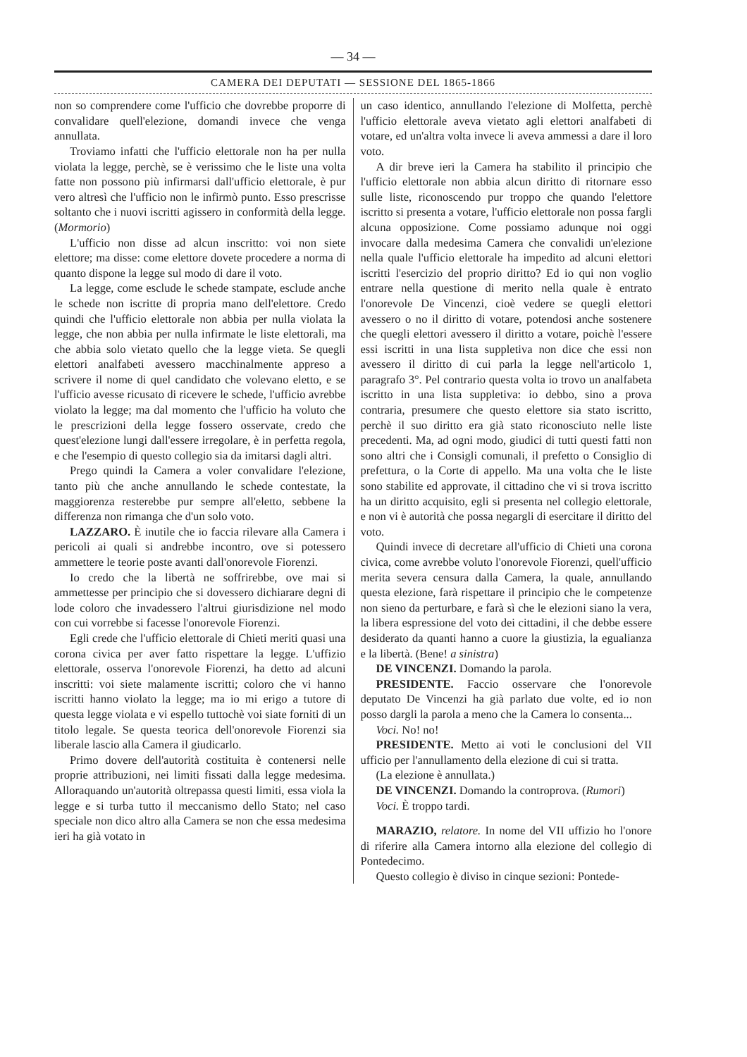— 34 —
CAMERA DEI DEPUTATI — SESSIONE DEL 1865-1866
non so comprendere come l'ufficio che dovrebbe proporre di convalidare quell'elezione, domandi invece che venga annullata.
Troviamo infatti che l'ufficio elettorale non ha per nulla violata la legge, perchè, se è verissimo che le liste una volta fatte non possono più infirmarsi dall'ufficio elettorale, è pur vero altresì che l'ufficio non le infirmò punto. Esso prescrisse soltanto che i nuovi iscritti agissero in conformità della legge. (Mormorio)
L'ufficio non disse ad alcun inscritto: voi non siete elettore; ma disse: come elettore dovete procedere a norma di quanto dispone la legge sul modo di dare il voto.
La legge, come esclude le schede stampate, esclude anche le schede non iscritte di propria mano dell'elettore. Credo quindi che l'ufficio elettorale non abbia per nulla violata la legge, che non abbia per nulla infirmate le liste elettorali, ma che abbia solo vietato quello che la legge vieta. Se quegli elettori analfabeti avessero macchinalmente appreso a scrivere il nome di quel candidato che volevano eletto, e se l'ufficio avesse ricusato di ricevere le schede, l'ufficio avrebbe violato la legge; ma dal momento che l'ufficio ha voluto che le prescrizioni della legge fossero osservate, credo che quest'elezione lungi dall'essere irregolare, è in perfetta regola, e che l'esempio di questo collegio sia da imitarsi dagli altri.
Prego quindi la Camera a voler convalidare l'elezione, tanto più che anche annullando le schede contestate, la maggiorenza resterebbe pur sempre all'eletto, sebbene la differenza non rimanga che d'un solo voto.
LAZZARO. È inutile che io faccia rilevare alla Camera i pericoli ai quali si andrebbe incontro, ove si potessero ammettere le teorie poste avanti dall'onorevole Fiorenzi.
Io credo che la libertà ne soffrirebbe, ove mai si ammettesse per principio che si dovessero dichiarare degni di lode coloro che invadessero l'altrui giurisdizione nel modo con cui vorrebbe si facesse l'onorevole Fiorenzi.
Egli crede che l'ufficio elettorale di Chieti meriti quasi una corona civica per aver fatto rispettare la legge. L'uffizio elettorale, osserva l'onorevole Fiorenzi, ha detto ad alcuni inscritti: voi siete malamente iscritti; coloro che vi hanno iscritti hanno violato la legge; ma io mi erigo a tutore di questa legge violata e vi espello tuttochè voi siate forniti di un titolo legale. Se questa teorica dell'onorevole Fiorenzi sia liberale lascio alla Camera il giudicarlo.
Primo dovere dell'autorità costituita è contenersi nelle proprie attribuzioni, nei limiti fissati dalla legge medesima. Alloraquando un'autorità oltrepassa questi limiti, essa viola la legge e si turba tutto il meccanismo dello Stato; nel caso speciale non dico altro alla Camera se non che essa medesima ieri ha già votato in
un caso identico, annullando l'elezione di Molfetta, perchè l'ufficio elettorale aveva vietato agli elettori analfabeti di votare, ed un'altra volta invece li aveva ammessi a dare il loro voto.
A dir breve ieri la Camera ha stabilito il principio che l'ufficio elettorale non abbia alcun diritto di ritornare esso sulle liste, riconoscendo pur troppo che quando l'elettore iscritto si presenta a votare, l'ufficio elettorale non possa fargli alcuna opposizione. Come possiamo adunque noi oggi invocare dalla medesima Camera che convalidi un'elezione nella quale l'ufficio elettorale ha impedito ad alcuni elettori iscritti l'esercizio del proprio diritto? Ed io qui non voglio entrare nella questione di merito nella quale è entrato l'onorevole De Vincenzi, cioè vedere se quegli elettori avessero o no il diritto di votare, potendosi anche sostenere che quegli elettori avessero il diritto a votare, poichè l'essere essi iscritti in una lista suppletiva non dice che essi non avessero il diritto di cui parla la legge nell'articolo 1, paragrafo 3°. Pel contrario questa volta io trovo un analfabeta iscritto in una lista suppletiva: io debbo, sino a prova contraria, presumere che questo elettore sia stato iscritto, perchè il suo diritto era già stato riconosciuto nelle liste precedenti. Ma, ad ogni modo, giudici di tutti questi fatti non sono altri che i Consigli comunali, il prefetto o Consiglio di prefettura, o la Corte di appello. Ma una volta che le liste sono stabilite ed approvate, il cittadino che vi si trova iscritto ha un diritto acquisito, egli si presenta nel collegio elettorale, e non vi è autorità che possa negargli di esercitare il diritto del voto.
Quindi invece di decretare all'ufficio di Chieti una corona civica, come avrebbe voluto l'onorevole Fiorenzi, quell'ufficio merita severa censura dalla Camera, la quale, annullando questa elezione, farà rispettare il principio che le competenze non sieno da perturbare, e farà sì che le elezioni siano la vera, la libera espressione del voto dei cittadini, il che debbe essere desiderato da quanti hanno a cuore la giustizia, la egualianza e la libertà. (Bene! a sinistra)
DE VINCENZI. Domando la parola.
PRESIDENTE. Faccio osservare che l'onorevole deputato De Vincenzi ha già parlato due volte, ed io non posso dargli la parola a meno che la Camera lo consenta...
Voci. No! no!
PRESIDENTE. Metto ai voti le conclusioni del VII ufficio per l'annullamento della elezione di cui si tratta.
(La elezione è annullata.)
DE VINCENZI. Domando la controprova. (Rumori)
Voci. È troppo tardi.
MARAZIO, relatore. In nome del VII uffizio ho l'onore di riferire alla Camera intorno alla elezione del collegio di Pontedecimo.
Questo collegio è diviso in cinque sezioni: Pontede-